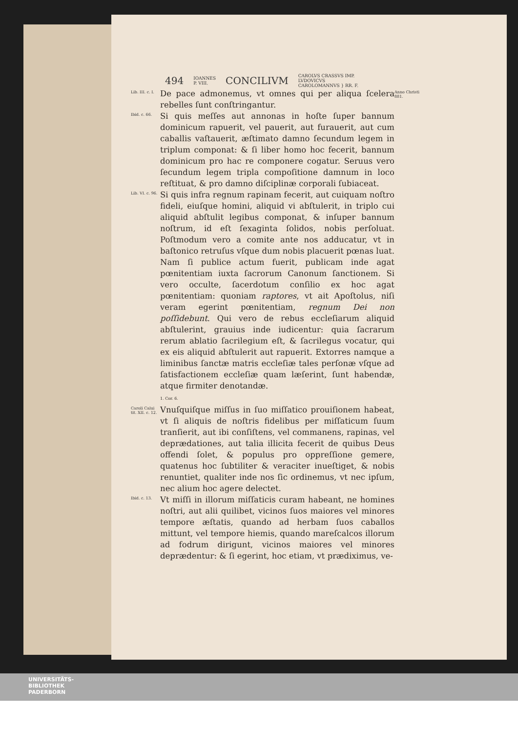494 IOANNES
P. VIII. CONCILIVM CAROLVS CRASSVS IMP.
LVDOVICVS
CAROLOMANNVS } RR. F.
Lib. III. c. I.
De pace admonemus, vt omnes qui per aliqua ſcelera rebelles ſunt conſtringantur.
Anno Christi 881.
Ibid. c. 66.
Si quis meſſes aut annonas in hoſte ſuper bannum dominicum rapuerit, vel pauerit, aut furauerit, aut cum caballis vaſtauerit, æſtimato damno ſecundum legem in triplum componat: & ſi liber homo hoc fecerit, bannum dominicum pro hac re componere cogatur. Seruus vero ſecundum legem tripla compoſitione damnum in loco reſtituat, & pro damno diſciplinæ corporali ſubiaceat.
Lib. VI. c. 96.
Si quis infra regnum rapinam fecerit, aut cuiquam noſtro fideli, eiuſque homini, aliquid vi abſtulerit, in triplo cui aliquid abſtulit legibus componat, & inſuper bannum noſtrum, id eſt ſexaginta ſolidos, nobis perſoluat. Poſtmodum vero a comite ante nos adducatur, vt in baſtonico retruſus vſque dum nobis placuerit pœnas luat. Nam ſi publice actum fuerit, publicam inde agat pœnitentiam iuxta ſacrorum Canonum ſanctionem. Si vero occulte, ſacerdotum conſilio ex hoc agat pœnitentiam: quoniam raptores, vt ait Apoſtolus, niſi veram egerint pœnitentiam, regnum Dei non poſſidebunt. Qui vero de rebus eccleſiarum aliquid abſtulerint, grauius inde iudicentur: quia ſacrarum rerum ablatio ſacrilegium eſt, & ſacrilegus vocatur, qui ex eis aliquid abſtulerit aut rapuerit. Extorres namque a liminibus ſanctæ matris eccleſiæ tales perſonæ vſque ad ſatisfactionem eccleſiæ quam læſerint, ſunt habendæ, atque firmiter denotandæ.
1. Cor. 6.
Caroli Calui tit. XII. c. 12.
Vnuſquiſque miſſus in ſuo miſſatico prouiſionem habeat, vt ſi aliquis de noſtris fidelibus per miſſaticum ſuum tranſierit, aut ibi conſiſtens, vel commanens, rapinas, vel deprædationes, aut talia illicita fecerit de quibus Deus offendi ſolet, & populus pro oppreſſione gemere, quatenus hoc ſubtiliter & veraciter inueſtiget, & nobis renuntiet, qualiter inde nos ſic ordinemus, vt nec ipſum, nec alium hoc agere delectet.
Ibid. c. 13.
Vt miſſi in illorum miſſaticis curam habeant, ne homines noſtri, aut alii quilibet, vicinos ſuos maiores vel minores tempore æſtatis, quando ad herbam ſuos caballos mittunt, vel tempore hiemis, quando mareſcalcos illorum ad fodrum dirigunt, vicinos maiores vel minores deprædentur: & ſi egerint, hoc etiam, vt prædiximus, ve-
UNIVERSITÄTS-
BIBLIOTHEK
PADERBORN